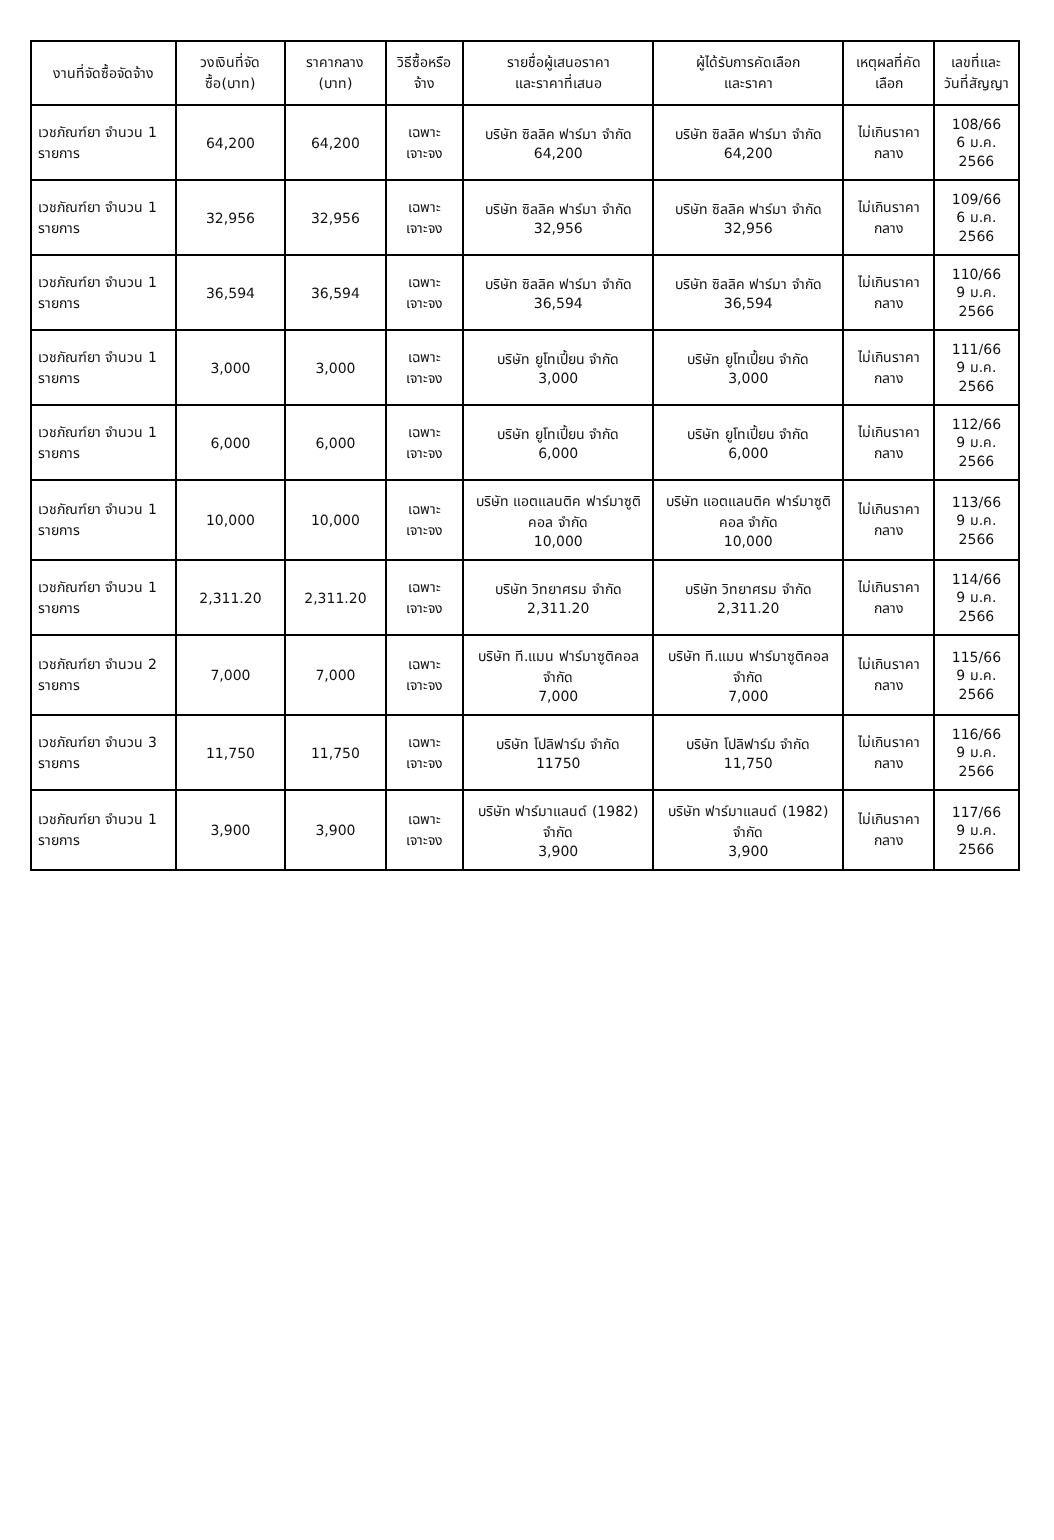| งานที่จัดซื้อจัดจ้าง | วงเงินที่จัดซื้อ(บาท) | ราคากลาง (บาท) | วิธีซื้อหรือจ้าง | รายชื่อผู้เสนอราคา และราคาที่เสนอ | ผู้ได้รับการคัดเลือก และราคา | เหตุผลที่คัดเลือก | เลขที่และ วันที่สัญญา |
| --- | --- | --- | --- | --- | --- | --- | --- |
| เวชภัณฑ์ยา จำนวน 1 รายการ | 64,200 | 64,200 | เฉพาะเจาะจง | บริษัท ซิลลิค ฟาร์มา จำกัด 64,200 | บริษัท ซิลลิค ฟาร์มา จำกัด 64,200 | ไม่เกินราคากลาง | 108/66 6 ม.ค. 2566 |
| เวชภัณฑ์ยา จำนวน 1 รายการ | 32,956 | 32,956 | เฉพาะเจาะจง | บริษัท ซิลลิค ฟาร์มา จำกัด 32,956 | บริษัท ซิลลิค ฟาร์มา จำกัด 32,956 | ไม่เกินราคากลาง | 109/66 6 ม.ค. 2566 |
| เวชภัณฑ์ยา จำนวน 1 รายการ | 36,594 | 36,594 | เฉพาะเจาะจง | บริษัท ซิลลิค ฟาร์มา จำกัด 36,594 | บริษัท ซิลลิค ฟาร์มา จำกัด 36,594 | ไม่เกินราคากลาง | 110/66 9 ม.ค. 2566 |
| เวชภัณฑ์ยา จำนวน 1 รายการ | 3,000 | 3,000 | เฉพาะเจาะจง | บริษัท ยูโทเปี้ยน จำกัด 3,000 | บริษัท ยูโทเปี้ยน จำกัด 3,000 | ไม่เกินราคากลาง | 111/66 9 ม.ค. 2566 |
| เวชภัณฑ์ยา จำนวน 1 รายการ | 6,000 | 6,000 | เฉพาะเจาะจง | บริษัท ยูโทเปี้ยน จำกัด 6,000 | บริษัท ยูโทเปี้ยน จำกัด 6,000 | ไม่เกินราคากลาง | 112/66 9 ม.ค. 2566 |
| เวชภัณฑ์ยา จำนวน 1 รายการ | 10,000 | 10,000 | เฉพาะเจาะจง | บริษัท แอตแลนติค ฟาร์มาซูติคอล จำกัด 10,000 | บริษัท แอตแลนติค ฟาร์มาซูติคอล จำกัด 10,000 | ไม่เกินราคากลาง | 113/66 9 ม.ค. 2566 |
| เวชภัณฑ์ยา จำนวน 1 รายการ | 2,311.20 | 2,311.20 | เฉพาะเจาะจง | บริษัท วิทยาศรม จำกัด 2,311.20 | บริษัท วิทยาศรม จำกัด 2,311.20 | ไม่เกินราคากลาง | 114/66 9 ม.ค. 2566 |
| เวชภัณฑ์ยา จำนวน 2 รายการ | 7,000 | 7,000 | เฉพาะเจาะจง | บริษัท ที.แมน ฟาร์มาซูติคอล จำกัด 7,000 | บริษัท ที.แมน ฟาร์มาซูติคอล จำกัด 7,000 | ไม่เกินราคากลาง | 115/66 9 ม.ค. 2566 |
| เวชภัณฑ์ยา จำนวน 3 รายการ | 11,750 | 11,750 | เฉพาะเจาะจง | บริษัท โปลิฟาร์ม จำกัด 11750 | บริษัท โปลิฟาร์ม จำกัด 11,750 | ไม่เกินราคากลาง | 116/66 9 ม.ค. 2566 |
| เวชภัณฑ์ยา จำนวน 1 รายการ | 3,900 | 3,900 | เฉพาะเจาะจง | บริษัท ฟาร์มาแลนด์ (1982) จำกัด 3,900 | บริษัท ฟาร์มาแลนด์ (1982) จำกัด 3,900 | ไม่เกินราคากลาง | 117/66 9 ม.ค. 2566 |